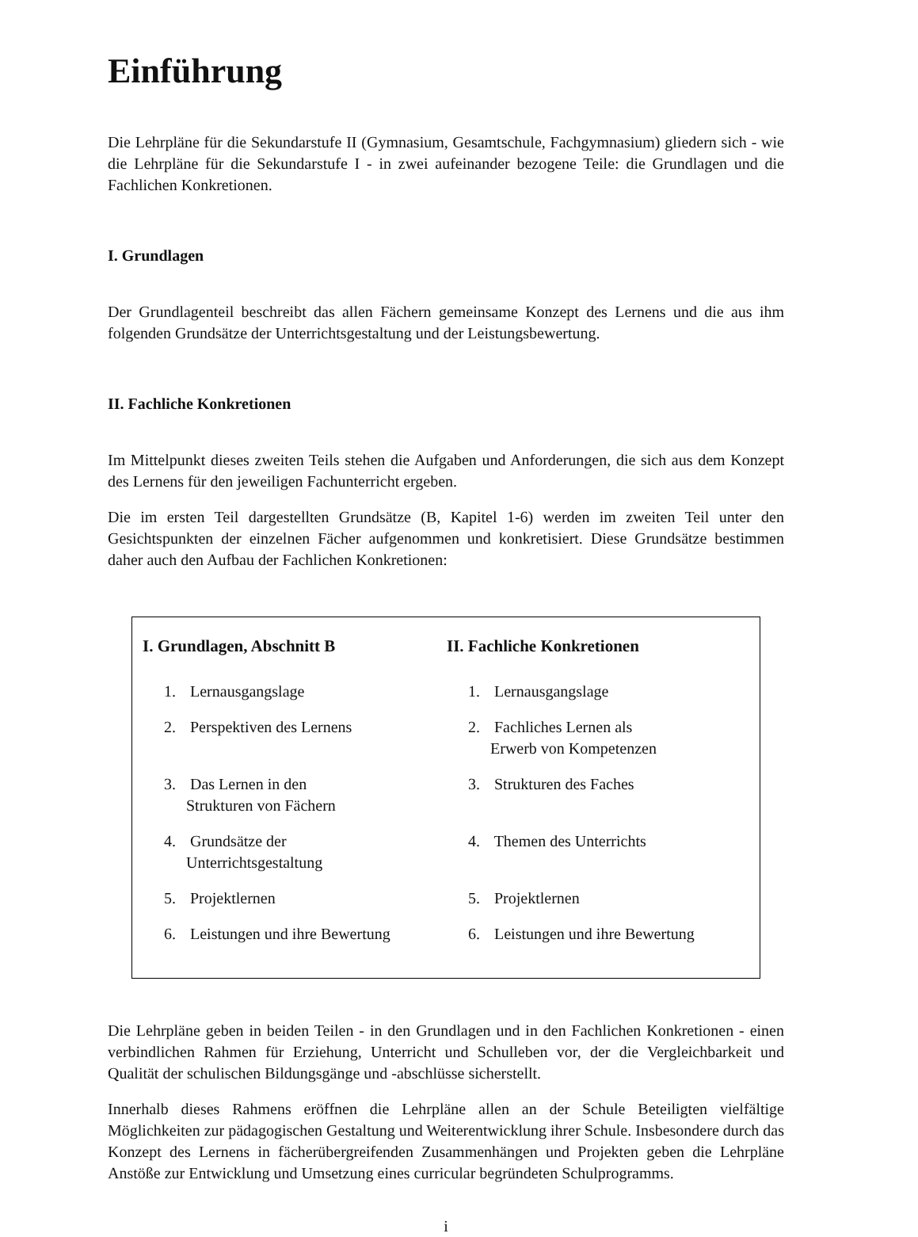Einführung
Die Lehrpläne für die Sekundarstufe II (Gymnasium, Gesamtschule, Fachgymnasium) gliedern sich - wie die Lehrpläne für die Sekundarstufe I - in zwei aufeinander bezogene Teile: die Grundlagen und die Fachlichen Konkretionen.
I. Grundlagen
Der Grundlagenteil beschreibt das allen Fächern gemeinsame Konzept des Lernens und die aus ihm folgenden Grundsätze der Unterrichtsgestaltung und der Leistungsbewertung.
II. Fachliche Konkretionen
Im Mittelpunkt dieses zweiten Teils stehen die Aufgaben und Anforderungen, die sich aus dem Konzept des Lernens für den jeweiligen Fachunterricht ergeben.
Die im ersten Teil dargestellten Grundsätze (B, Kapitel 1-6) werden im zweiten Teil unter den Gesichtspunkten der einzelnen Fächer aufgenommen und konkretisiert. Diese Grundsätze bestimmen daher auch den Aufbau der Fachlichen Konkretionen:
| I. Grundlagen, Abschnitt B | II. Fachliche Konkretionen |
| --- | --- |
| 1. Lernausgangslage | 1. Lernausgangslage |
| 2. Perspektiven des Lernens | 2. Fachliches Lernen als Erwerb von Kompetenzen |
| 3. Das Lernen in den Strukturen von Fächern | 3. Strukturen des Faches |
| 4. Grundsätze der Unterrichtsgestaltung | 4. Themen des Unterrichts |
| 5. Projektlernen | 5. Projektlernen |
| 6. Leistungen und ihre Bewertung | 6. Leistungen und ihre Bewertung |
Die Lehrpläne geben in beiden Teilen - in den Grundlagen und in den Fachlichen Konkretionen - einen verbindlichen Rahmen für Erziehung, Unterricht und Schulleben vor, der die Vergleichbarkeit und Qualität der schulischen Bildungsgänge und -abschlüsse sicherstellt.
Innerhalb dieses Rahmens eröffnen die Lehrpläne allen an der Schule Beteiligten vielfältige Möglichkeiten zur pädagogischen Gestaltung und Weiterentwicklung ihrer Schule. Insbesondere durch das Konzept des Lernens in fächerübergreifenden Zusammenhängen und Projekten geben die Lehrpläne Anstöße zur Entwicklung und Umsetzung eines curricular begründeten Schulprogramms.
i